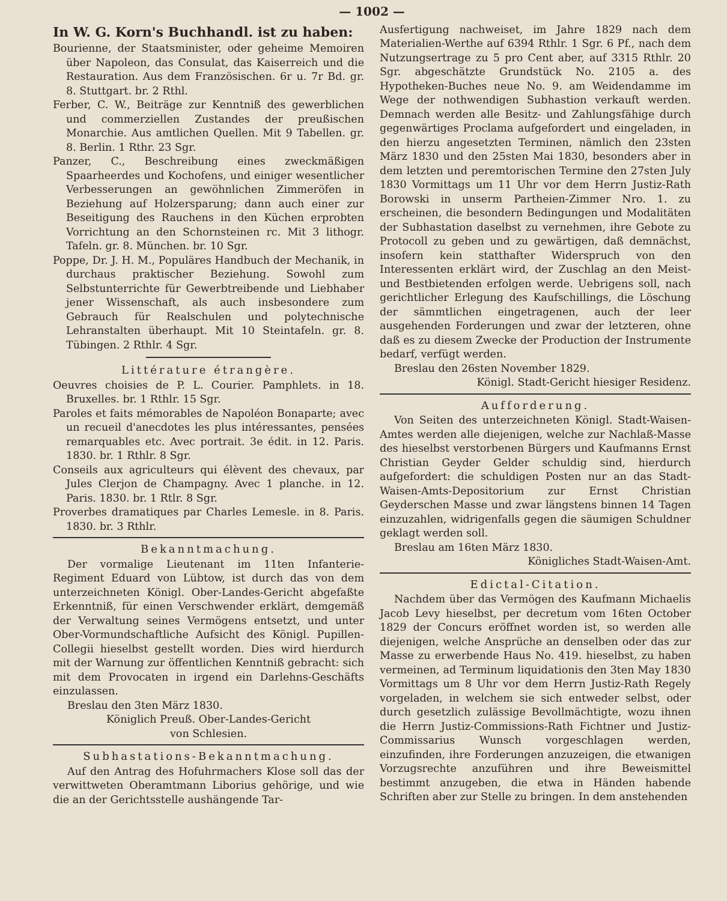— 1002 —
In W. G. Korn's Buchhandl. ist zu haben:
Bourienne, der Staatsminister, oder geheime Memoiren über Napoleon, das Consulat, das Kaiserreich und die Restauration. Aus dem Französischen. 6r u. 7r Bd. gr. 8. Stuttgart. br. 2 Rthl.
Ferber, C. W., Beiträge zur Kenntniß des gewerblichen und commerziellen Zustandes der preußischen Monarchie. Aus amtlichen Quellen. Mit 9 Tabellen. gr. 8. Berlin. 1 Rthr. 23 Sgr.
Panzer, C., Beschreibung eines zweckmäßigen Spaarheerdes und Kochofens, und einiger wesentlicher Verbesserungen an gewöhnlichen Zimmeröfen in Beziehung auf Holzersparung; dann auch einer zur Beseitigung des Rauchens in den Küchen erprobten Vorrichtung an den Schornsteinen rc. Mit 3 lithogr. Tafeln. gr. 8. München. br. 10 Sgr.
Poppe, Dr. J. H. M., Populäres Handbuch der Mechanik, in durchaus praktischer Beziehung. Sowohl zum Selbstunterrichte für Gewerbtreibende und Liebhaber jener Wissenschaft, als auch insbesondere zum Gebrauch für Realschulen und polytechnische Lehranstalten überhaupt. Mit 10 Steintafeln. gr. 8. Tübingen. 2 Rthlr. 4 Sgr.
Littérature étrangère.
Oeuvres choisies de P. L. Courier. Pamphlets. in 18. Bruxelles. br. 1 Rthlr. 15 Sgr.
Paroles et faits mémorables de Napoléon Bonaparte; avec un recueil d'anecdotes les plus intéressantes, pensées remarquables etc. Avec portrait. 3e édit. in 12. Paris. 1830. br. 1 Rthlr. 8 Sgr.
Conseils aux agriculteurs qui élèvent des chevaux, par Jules Clerjon de Champagny. Avec 1 planche. in 12. Paris. 1830. br. 1 Rtlr. 8 Sgr.
Proverbes dramatiques par Charles Lemesle. in 8. Paris. 1830. br. 3 Rthlr.
Bekanntmachung.
Der vormalige Lieutenant im 11ten Infanterie-Regiment Eduard von Lübtow, ist durch das von dem unterzeichneten Königl. Ober-Landes-Gericht abgefaßte Erkenntniß, für einen Verschwender erklärt, demgemäß der Verwaltung seines Vermögens entsetzt, und unter Ober-Vormundschaftliche Aufsicht des Königl. Pupillen-Collegii hieselbst gestellt worden. Dies wird hierdurch mit der Warnung zur öffentlichen Kenntniß gebracht: sich mit dem Provocaten in irgend ein Darlehns-Geschäfts einzulassen.
Breslau den 3ten März 1830.
Königlich Preuß. Ober-Landes-Gericht
von Schlesien.
Subhastations-Bekanntmachung.
Auf den Antrag des Hofuhrmachers Klose soll das der verwittweten Oberamtmann Liborius gehörige, und wie die an der Gerichtsstelle aushängende Tar-
Ausfertigung nachweiset, im Jahre 1829 nach dem Materialien-Werthe auf 6394 Rthlr. 1 Sgr. 6 Pf., nach dem Nutzungsertrage zu 5 pro Cent aber, auf 3315 Rthlr. 20 Sgr. abgeschätzte Grundstück No. 2105 a. des Hypotheken-Buches neue No. 9. am Weidendamme im Wege der nothwendigen Subhastion verkauft werden. Demnach werden alle Besitz- und Zahlungsfähige durch gegenwärtiges Proclama aufgefordert und eingeladen, in den hierzu angesetzten Terminen, nämlich den 23sten März 1830 und den 25sten Mai 1830, besonders aber in dem letzten und peremtorischen Termine den 27sten July 1830 Vormittags um 11 Uhr vor dem Herrn Justiz-Rath Borowski in unserm Partheien-Zimmer Nro. 1. zu erscheinen, die besondern Bedingungen und Modalitäten der Subhastation daselbst zu vernehmen, ihre Gebote zu Protocoll zu geben und zu gewärtigen, daß demnächst, insofern kein statthafter Widerspruch von den Interessenten erklärt wird, der Zuschlag an den Meist- und Bestbietenden erfolgen werde. Uebrigens soll, nach gerichtlicher Erlegung des Kaufschillings, die Löschung der sämmtlichen eingetragenen, auch der leer ausgehenden Forderungen und zwar der letzteren, ohne daß es zu diesem Zwecke der Production der Instrumente bedarf, verfügt werden.
Breslau den 26sten November 1829.
Königl. Stadt-Gericht hiesiger Residenz.
Aufforderung.
Von Seiten des unterzeichneten Königl. Stadt-Waisen-Amtes werden alle diejenigen, welche zur Nachlaß-Masse des hieselbst verstorbenen Bürgers und Kaufmanns Ernst Christian Geyder Gelder schuldig sind, hierdurch aufgefordert: die schuldigen Posten nur an das Stadt-Waisen-Amts-Depositorium zur Ernst Christian Geyderschen Masse und zwar längstens binnen 14 Tagen einzuzahlen, widrigenfalls gegen die säumigen Schuldner geklagt werden soll.
Breslau am 16ten März 1830.
Königliches Stadt-Waisen-Amt.
Edictal-Citation.
Nachdem über das Vermögen des Kaufmann Michaelis Jacob Levy hieselbst, per decretum vom 16ten October 1829 der Concurs eröffnet worden ist, so werden alle diejenigen, welche Ansprüche an denselben oder das zur Masse zu erwerbende Haus No. 419. hieselbst, zu haben vermeinen, ad Terminum liquidationis den 3ten May 1830 Vormittags um 8 Uhr vor dem Herrn Justiz-Rath Regely vorgeladen, in welchem sie sich entweder selbst, oder durch gesetzlich zulässige Bevollmächtigte, wozu ihnen die Herrn Justiz-Commissions-Rath Fichtner und Justiz-Commissarius Wunsch vorgeschlagen werden, einzufinden, ihre Forderungen anzuzeigen, die etwanigen Vorzugsrechte anzuführen und ihre Beweismittel bestimmt anzugeben, die etwa in Händen habende Schriften aber zur Stelle zu bringen. In dem anstehenden